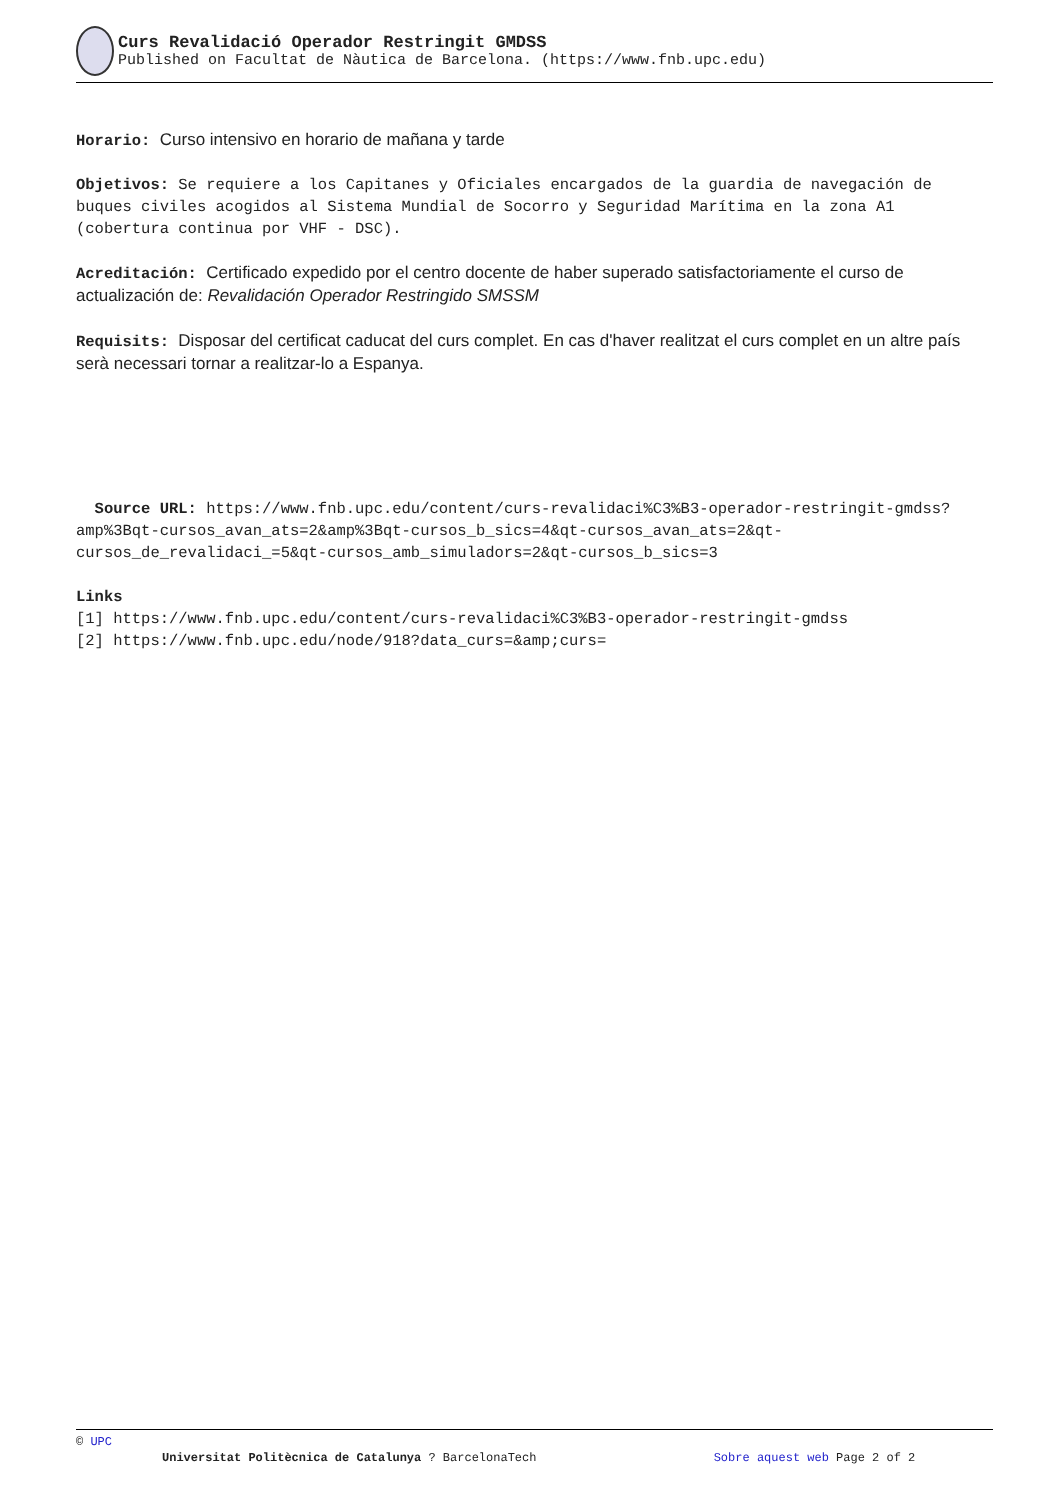Curs Revalidació Operador Restringit GMDSS
Published on Facultat de Nàutica de Barcelona. (https://www.fnb.upc.edu)
Horario: Curso intensivo en horario de mañana y tarde
Objetivos: Se requiere a los Capitanes y Oficiales encargados de la guardia de navegación de buques civiles acogidos al Sistema Mundial de Socorro y Seguridad Marítima en la zona A1 (cobertura continua por VHF - DSC).
Acreditación: Certificado expedido por el centro docente de haber superado satisfactoriamente el curso de actualización de: Revalidación Operador Restringido SMSSM
Requisits: Disposar del certificat caducat del curs complet. En cas d'haver realitzat el curs complet en un altre país serà necessari tornar a realitzar-lo a Espanya.
Source URL: https://www.fnb.upc.edu/content/curs-revalidaci%C3%B3-operador-restringit-gmdss?amp%3Bqt-cursos_avan_ats=2&amp%3Bqt-cursos_b_sics=4&qt-cursos_avan_ats=2&qt-cursos_de_revalidaci_=5&qt-cursos_amb_simuladors=2&qt-cursos_b_sics=3
Links
[1] https://www.fnb.upc.edu/content/curs-revalidaci%C3%B3-operador-restringit-gmdss
[2] https://www.fnb.upc.edu/node/918?data_curs=&amp;curs=
© UPC
Universitat Politècnica de Catalunya ? BarcelonaTech Sobre aquest web Page 2 of 2